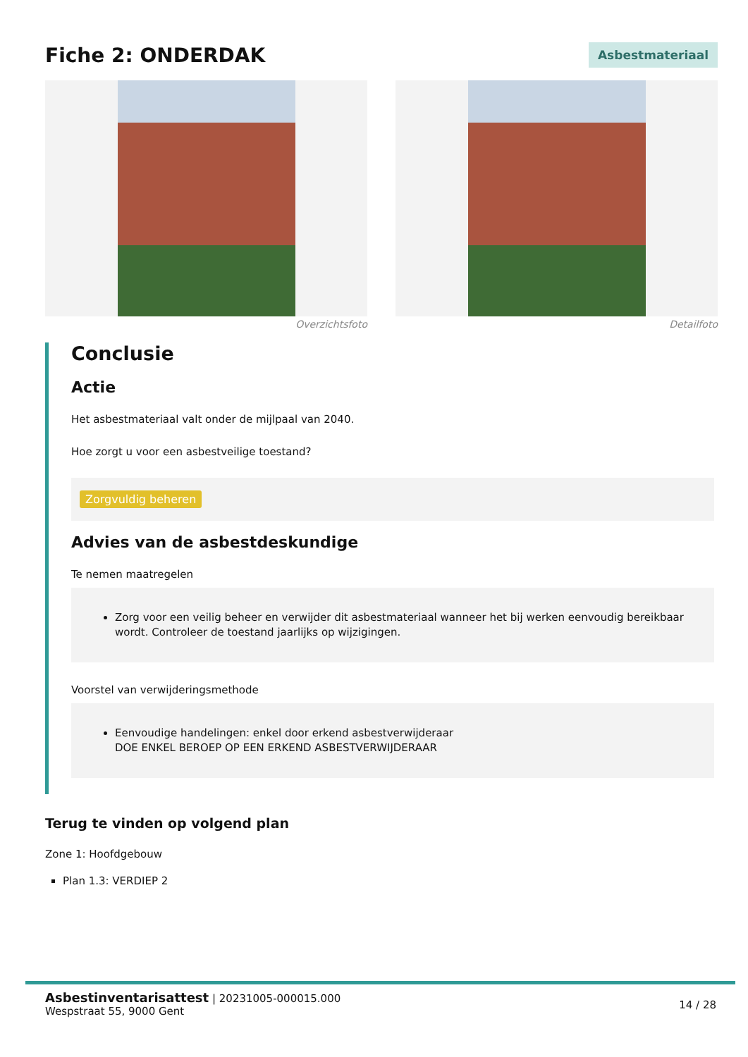Fiche 2: ONDERDAK
Asbestmateriaal
Overzichtsfoto Detailfoto
Conclusie
Actie
Het asbestmateriaal valt onder de mijlpaal van 2040.
Hoe zorgt u voor een asbestveilige toestand?
Zorgvuldig beheren
Advies van de asbestdeskundige
Te nemen maatregelen
Zorg voor een veilig beheer en verwijder dit asbestmateriaal wanneer het bij werken eenvoudig bereikbaar wordt. Controleer de toestand jaarlijks op wijzigingen.
Voorstel van verwijderingsmethode
Eenvoudige handelingen: enkel door erkend asbestverwijderaar
DOE ENKEL BEROEP OP EEN ERKEND ASBESTVERWIJDERAAR
Terug te vinden op volgend plan
Zone 1: Hoofdgebouw
Plan 1.3: VERDIEP 2
Asbestinventarisattest | 20231005-000015.000
Wespstraat 55, 9000 Gent
14 / 28